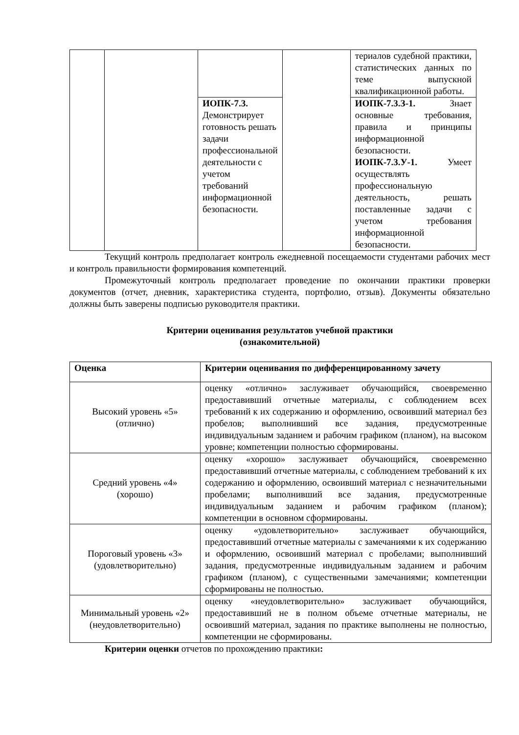| | | | | териалов судебной практики, статистических данных по теме выпускной квалификационной работы. |
| | | ИОПК-7.3. Демонстрирует готовность решать задачи профессиональной деятельности с учетом требований информационной безопасности. | | ИОПК-7.3.З-1. Знает основные требования, правила и принципы информационной безопасности. ИОПК-7.3.У-1. Умеет осуществлять профессиональную деятельность, решать поставленные задачи с учетом требования информационной безопасности. |
Текущий контроль предполагает контроль ежедневной посещаемости студентами рабочих мест и контроль правильности формирования компетенций.
Промежуточный контроль предполагает проведение по окончании практики проверки документов (отчет, дневник, характеристика студента, портфолио, отзыв). Документы обязательно должны быть заверены подписью руководителя практики.
Критерии оценивания результатов учебной практики
(ознакомительной)
| Оценка | Критерии оценивания по дифференцированному зачету |
| --- | --- |
| Высокий уровень «5» (отлично) | оценку «отлично» заслуживает обучающийся, своевременно предоставивший отчетные материалы, с соблюдением всех требований к их содержанию и оформлению, освоивший материал без пробелов; выполнивший все задания, предусмотренные индивидуальным заданием и рабочим графиком (планом), на высоком уровне; компетенции полностью сформированы. |
| Средний уровень «4» (хорошо) | оценку «хорошо» заслуживает обучающийся, своевременно предоставивший отчетные материалы, с соблюдением требований к их содержанию и оформлению, освоивший материал с незначительными пробелами; выполнивший все задания, предусмотренные индивидуальным заданием и рабочим графиком (планом); компетенции в основном сформированы. |
| Пороговый уровень «3» (удовлетворительно) | оценку «удовлетворительно» заслуживает обучающийся, предоставивший отчетные материалы с замечаниями к их содержанию и оформлению, освоивший материал с пробелами; выполнивший задания, предусмотренные индивидуальным заданием и рабочим графиком (планом), с существенными замечаниями; компетенции сформированы не полностью. |
| Минимальный уровень «2» (неудовлетворительно) | оценку «неудовлетворительно» заслуживает обучающийся, предоставивший не в полном объеме отчетные материалы, не освоивший материал, задания по практике выполнены не полностью, компетенции не сформированы. |
Критерии оценки отчетов по прохождению практики: